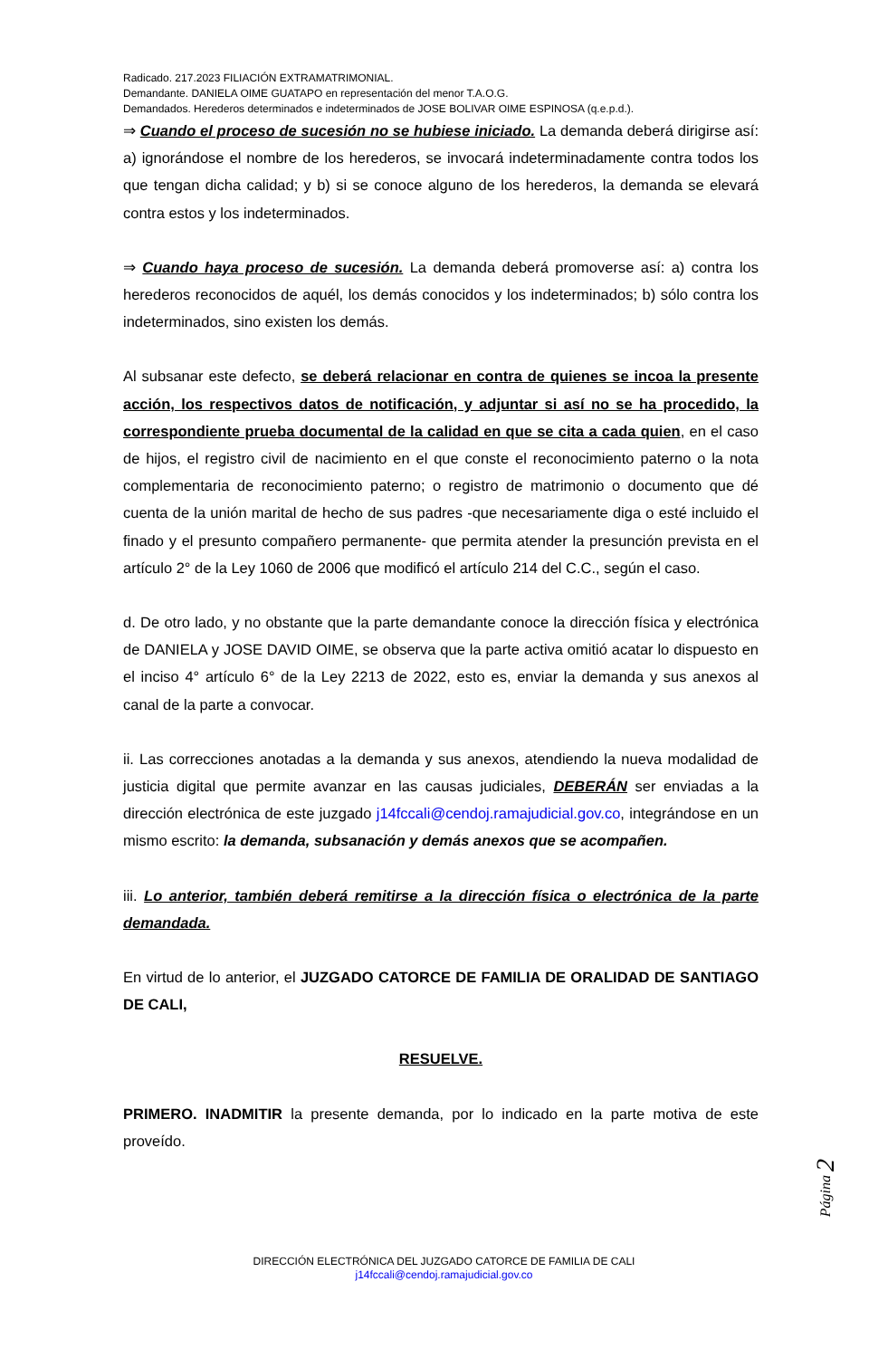Radicado. 217.2023 FILIACIÓN EXTRAMATRIMONIAL.
Demandante. DANIELA OIME GUATAPO en representación del menor T.A.O.G.
Demandados. Herederos determinados e indeterminados de JOSE BOLIVAR OIME ESPINOSA (q.e.p.d.).
⇒ Cuando el proceso de sucesión no se hubiese iniciado. La demanda deberá dirigirse así: a) ignorándose el nombre de los herederos, se invocará indeterminadamente contra todos los que tengan dicha calidad; y b) si se conoce alguno de los herederos, la demanda se elevará contra estos y los indeterminados.
⇒ Cuando haya proceso de sucesión. La demanda deberá promoverse así: a) contra los herederos reconocidos de aquél, los demás conocidos y los indeterminados; b) sólo contra los indeterminados, sino existen los demás.
Al subsanar este defecto, se deberá relacionar en contra de quienes se incoa la presente acción, los respectivos datos de notificación, y adjuntar si así no se ha procedido, la correspondiente prueba documental de la calidad en que se cita a cada quien, en el caso de hijos, el registro civil de nacimiento en el que conste el reconocimiento paterno o la nota complementaria de reconocimiento paterno; o registro de matrimonio o documento que dé cuenta de la unión marital de hecho de sus padres -que necesariamente diga o esté incluido el finado y el presunto compañero permanente- que permita atender la presunción prevista en el artículo 2° de la Ley 1060 de 2006 que modificó el artículo 214 del C.C., según el caso.
d. De otro lado, y no obstante que la parte demandante conoce la dirección física y electrónica de DANIELA y JOSE DAVID OIME, se observa que la parte activa omitió acatar lo dispuesto en el inciso 4° artículo 6° de la Ley 2213 de 2022, esto es, enviar la demanda y sus anexos al canal de la parte a convocar.
ii. Las correcciones anotadas a la demanda y sus anexos, atendiendo la nueva modalidad de justicia digital que permite avanzar en las causas judiciales, DEBERÁN ser enviadas a la dirección electrónica de este juzgado j14fccali@cendoj.ramajudicial.gov.co, integrándose en un mismo escrito: la demanda, subsanación y demás anexos que se acompañen.
iii. Lo anterior, también deberá remitirse a la dirección física o electrónica de la parte demandada.
En virtud de lo anterior, el JUZGADO CATORCE DE FAMILIA DE ORALIDAD DE SANTIAGO DE CALI,
RESUELVE.
PRIMERO. INADMITIR la presente demanda, por lo indicado en la parte motiva de este proveído.
Página 2
DIRECCIÓN ELECTRÓNICA DEL JUZGADO CATORCE DE FAMILIA DE CALI
j14fccali@cendoj.ramajudicial.gov.co